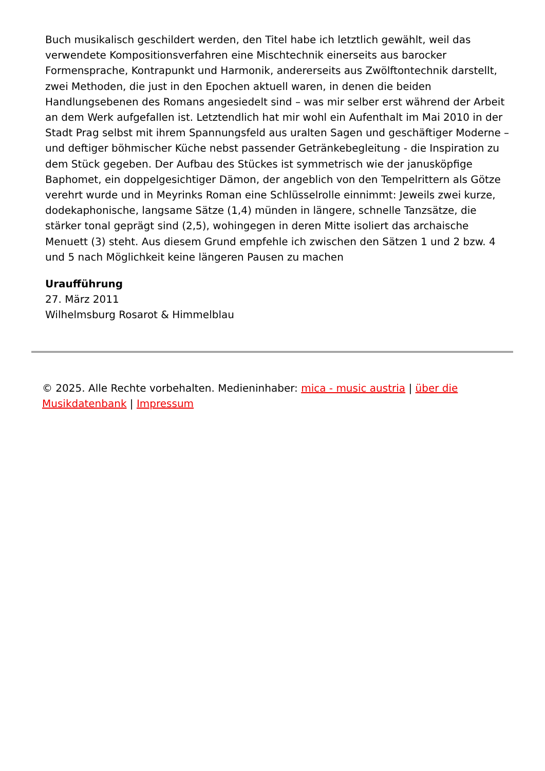Buch musikalisch geschildert werden, den Titel habe ich letztlich gewählt, weil das verwendete Kompositionsverfahren eine Mischtechnik einerseits aus barocker Formensprache, Kontrapunkt und Harmonik, andererseits aus Zwölftontechnik darstellt, zwei Methoden, die just in den Epochen aktuell waren, in denen die beiden Handlungsebenen des Romans angesiedelt sind – was mir selber erst während der Arbeit an dem Werk aufgefallen ist. Letztendlich hat mir wohl ein Aufenthalt im Mai 2010 in der Stadt Prag selbst mit ihrem Spannungsfeld aus uralten Sagen und geschäftiger Moderne – und deftiger böhmischer Küche nebst passender Getränkebegleitung - die Inspiration zu dem Stück gegeben. Der Aufbau des Stückes ist symmetrisch wie der janusköpfige Baphomet, ein doppelgesichtiger Dämon, der angeblich von den Tempelrittern als Götze verehrt wurde und in Meyrinks Roman eine Schlüsselrolle einnimmt: Jeweils zwei kurze, dodekaphonische, langsame Sätze (1,4) münden in längere, schnelle Tanzsätze, die stärker tonal geprägt sind (2,5), wohingegen in deren Mitte isoliert das archaische Menuett (3) steht. Aus diesem Grund empfehle ich zwischen den Sätzen 1 und 2 bzw. 4 und 5 nach Möglichkeit keine längeren Pausen zu machen
Uraufführung
27. März 2011
Wilhelmsburg Rosarot & Himmelblau
© 2025. Alle Rechte vorbehalten. Medieninhaber: mica - music austria | über die Musikdatenbank | Impressum